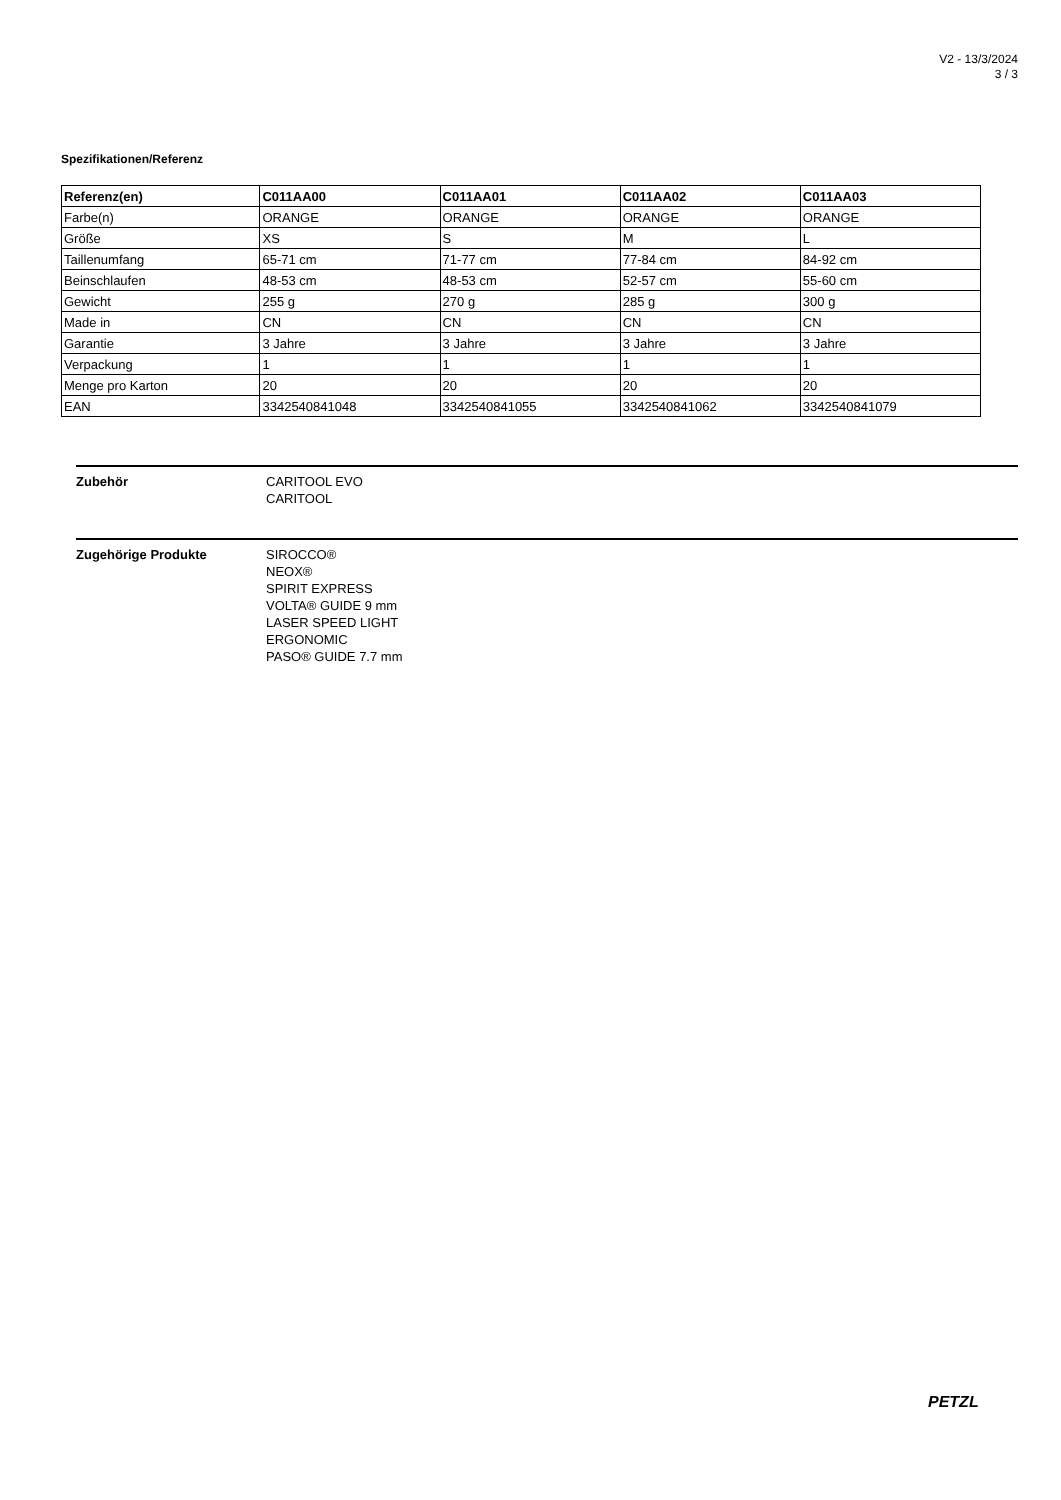V2 - 13/3/2024
3 / 3
Spezifikationen/Referenz
| Referenz(en) | C011AA00 | C011AA01 | C011AA02 | C011AA03 |
| --- | --- | --- | --- | --- |
| Farbe(n) | ORANGE | ORANGE | ORANGE | ORANGE |
| Größe | XS | S | M | L |
| Taillenumfang | 65-71 cm | 71-77 cm | 77-84 cm | 84-92 cm |
| Beinschlaufen | 48-53 cm | 48-53 cm | 52-57 cm | 55-60 cm |
| Gewicht | 255 g | 270 g | 285 g | 300 g |
| Made in | CN | CN | CN | CN |
| Garantie | 3 Jahre | 3 Jahre | 3 Jahre | 3 Jahre |
| Verpackung | 1 | 1 | 1 | 1 |
| Menge pro Karton | 20 | 20 | 20 | 20 |
| EAN | 3342540841048 | 3342540841055 | 3342540841062 | 3342540841079 |
Zubehör CARITOOL EVO
CARITOOL
Zugehörige Produkte SIROCCO®
NEOX®
SPIRIT EXPRESS
VOLTA® GUIDE 9 mm
LASER SPEED LIGHT
ERGONOMIC
PASO® GUIDE 7.7 mm
PETZL